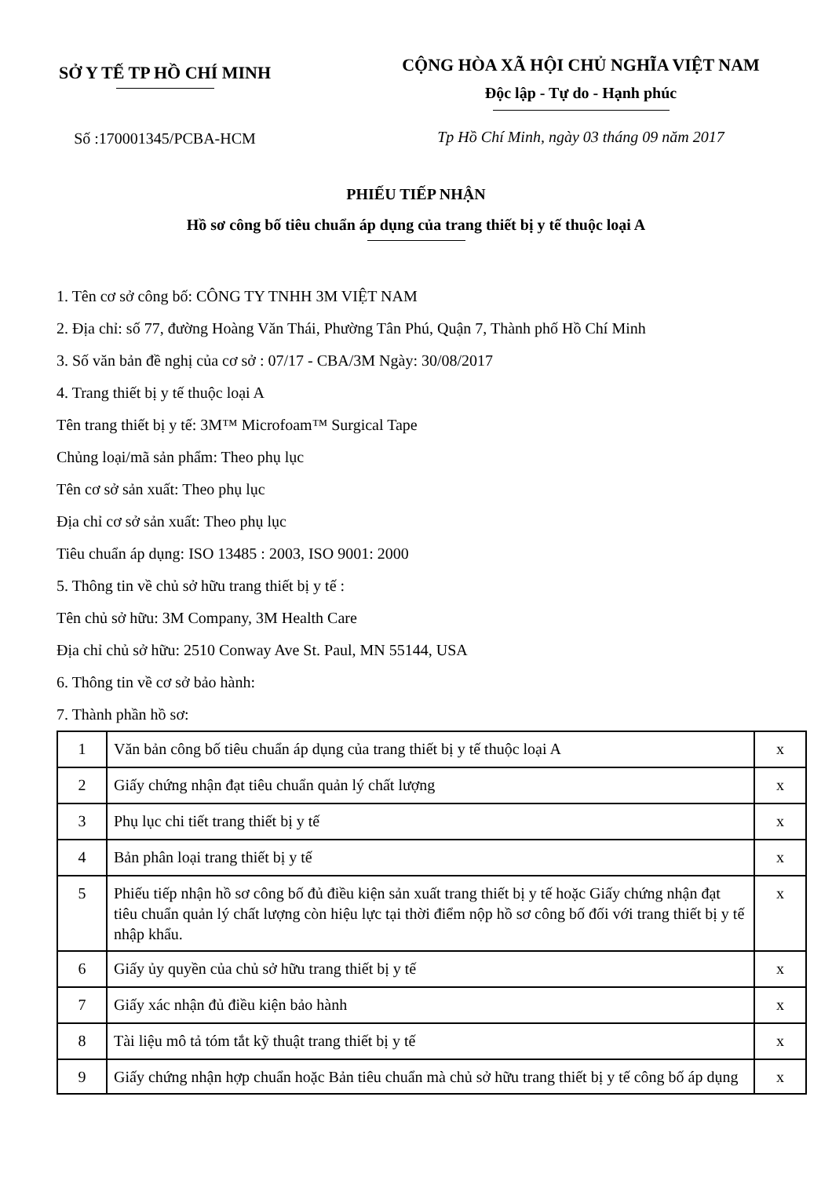SỞ Y TẾ TP HỒ CHÍ MINH
Số :170001345/PCBA-HCM
CỘNG HÒA XÃ HỘI CHỦ NGHĨA VIỆT NAM
Độc lập - Tự do - Hạnh phúc
Tp Hồ Chí Minh, ngày 03 tháng 09 năm 2017
PHIẾU TIẾP NHẬN
Hồ sơ công bố tiêu chuẩn áp dụng của trang thiết bị y tế thuộc loại A
1. Tên cơ sở công bố: CÔNG TY TNHH 3M VIỆT NAM
2. Địa chỉ: số 77, đường Hoàng Văn Thái, Phường Tân Phú, Quận 7, Thành phố Hồ Chí Minh
3. Số văn bản đề nghị của cơ sở : 07/17 - CBA/3M Ngày: 30/08/2017
4. Trang thiết bị y tế thuộc loại A
Tên trang thiết bị y tế: 3M™ Microfoam™ Surgical Tape
Chủng loại/mã sản phẩm: Theo phụ lục
Tên cơ sở sản xuất: Theo phụ lục
Địa chỉ cơ sở sản xuất: Theo phụ lục
Tiêu chuẩn áp dụng: ISO 13485 : 2003, ISO 9001: 2000
5. Thông tin về chủ sở hữu trang thiết bị y tế :
Tên chủ sở hữu: 3M Company, 3M Health Care
Địa chỉ chủ sở hữu: 2510 Conway Ave St. Paul, MN 55144, USA
6. Thông tin về cơ sở bảo hành:
7. Thành phần hồ sơ:
| 1 | Văn bản công bố tiêu chuẩn áp dụng của trang thiết bị y tế thuộc loại A | x |
| 2 | Giấy chứng nhận đạt tiêu chuẩn quản lý chất lượng | x |
| 3 | Phụ lục chi tiết trang thiết bị y tế | x |
| 4 | Bản phân loại trang thiết bị y tế | x |
| 5 | Phiếu tiếp nhận hồ sơ công bố đủ điều kiện sản xuất trang thiết bị y tế hoặc Giấy chứng nhận đạt tiêu chuẩn quản lý chất lượng còn hiệu lực tại thời điểm nộp hồ sơ công bố đối với trang thiết bị y tế nhập khẩu. | x |
| 6 | Giấy ủy quyền của chủ sở hữu trang thiết bị y tế | x |
| 7 | Giấy xác nhận đủ điều kiện bảo hành | x |
| 8 | Tài liệu mô tả tóm tắt kỹ thuật trang thiết bị y tế | x |
| 9 | Giấy chứng nhận hợp chuẩn hoặc Bản tiêu chuẩn mà chủ sở hữu trang thiết bị y tế công bố áp dụng | x |